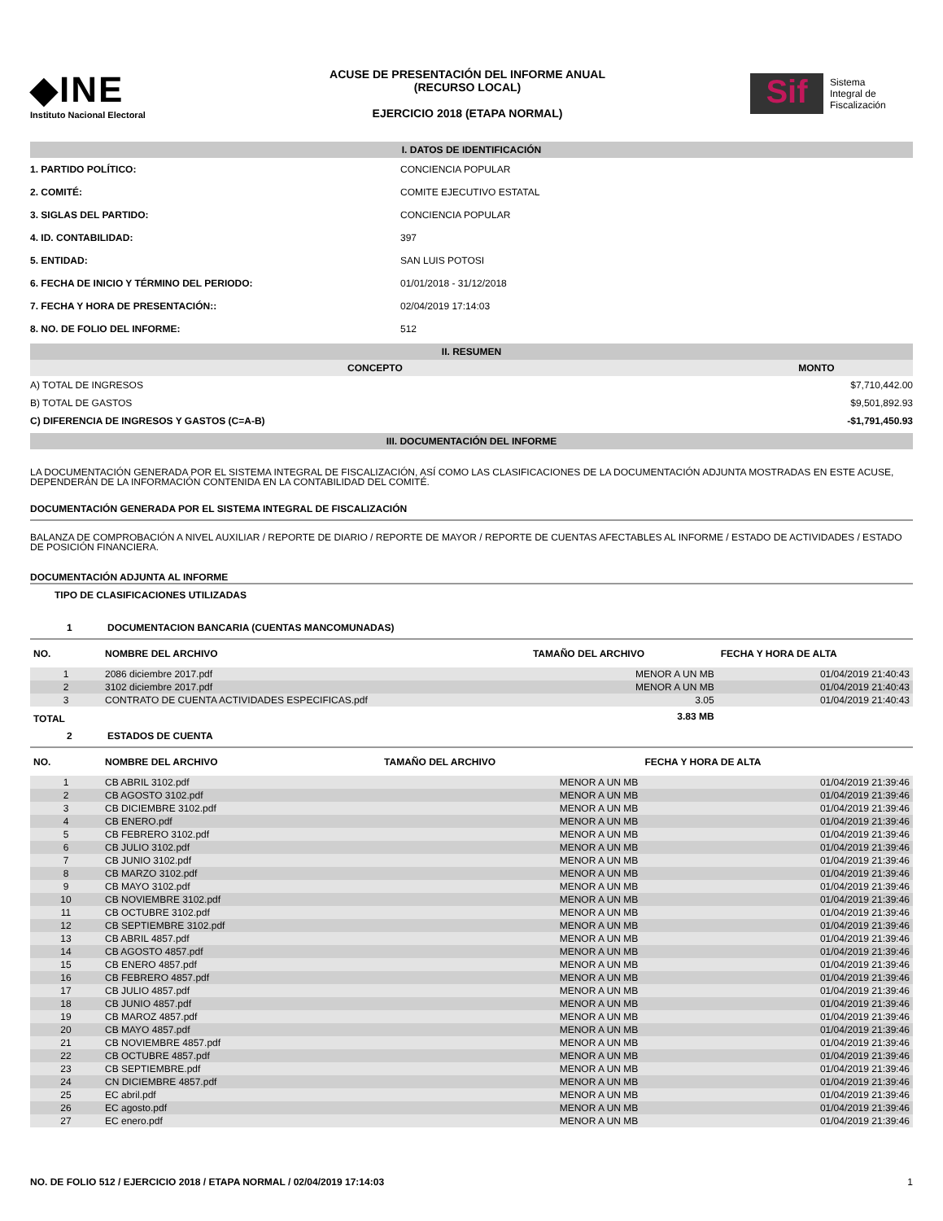◆INE
Instituto Nacional Electoral
ACUSE DE PRESENTACIÓN DEL INFORME ANUAL
(RECURSO LOCAL)
EJERCICIO 2018 (ETAPA NORMAL)
Sif
Sistema
Integral de
Fiscalización
I. DATOS DE IDENTIFICACIÓN
| 1. PARTIDO POLÍTICO: | CONCIENCIA POPULAR |
| 2. COMITÉ: | COMITE EJECUTIVO ESTATAL |
| 3. SIGLAS DEL PARTIDO: | CONCIENCIA POPULAR |
| 4. ID. CONTABILIDAD: | 397 |
| 5. ENTIDAD: | SAN LUIS POTOSI |
| 6. FECHA DE INICIO Y TÉRMINO DEL PERIODO: | 01/01/2018 - 31/12/2018 |
| 7. FECHA Y HORA DE PRESENTACIÓN:: | 02/04/2019 17:14:03 |
| 8. NO. DE FOLIO DEL INFORME: | 512 |
II. RESUMEN
| CONCEPTO | MONTO |
| --- | --- |
| A) TOTAL DE INGRESOS | $7,710,442.00 |
| B) TOTAL DE GASTOS | $9,501,892.93 |
| C) DIFERENCIA DE INGRESOS Y GASTOS (C=A-B) | -$1,791,450.93 |
III. DOCUMENTACIÓN DEL INFORME
LA DOCUMENTACIÓN GENERADA POR EL SISTEMA INTEGRAL DE FISCALIZACIÓN, ASÍ COMO LAS CLASIFICACIONES DE LA DOCUMENTACIÓN ADJUNTA MOSTRADAS EN ESTE ACUSE, DEPENDERÁN DE LA INFORMACIÓN CONTENIDA EN LA CONTABILIDAD DEL COMITÉ.
DOCUMENTACIÓN GENERADA POR EL SISTEMA INTEGRAL DE FISCALIZACIÓN
BALANZA DE COMPROBACIÓN A NIVEL AUXILIAR / REPORTE DE DIARIO / REPORTE DE MAYOR / REPORTE DE CUENTAS AFECTABLES AL INFORME / ESTADO DE ACTIVIDADES / ESTADO DE POSICIÓN FINANCIERA.
DOCUMENTACIÓN ADJUNTA AL INFORME
TIPO DE CLASIFICACIONES UTILIZADAS
1 DOCUMENTACION BANCARIA (CUENTAS MANCOMUNADAS)
| NO. | NOMBRE DEL ARCHIVO | TAMAÑO DEL ARCHIVO | FECHA Y HORA DE ALTA |
| --- | --- | --- | --- |
| 1 | 2086 diciembre 2017.pdf | MENOR A UN MB | 01/04/2019 21:40:43 |
| 2 | 3102 diciembre 2017.pdf | MENOR A UN MB | 01/04/2019 21:40:43 |
| 3 | CONTRATO DE CUENTA ACTIVIDADES ESPECIFICAS.pdf | 3.05 | 01/04/2019 21:40:43 |
| TOTAL | | 3.83 MB | |
2 ESTADOS DE CUENTA
| NO. | NOMBRE DEL ARCHIVO | TAMAÑO DEL ARCHIVO | FECHA Y HORA DE ALTA |
| --- | --- | --- | --- |
| 1 | CB ABRIL 3102.pdf | MENOR A UN MB | 01/04/2019 21:39:46 |
| 2 | CB AGOSTO 3102.pdf | MENOR A UN MB | 01/04/2019 21:39:46 |
| 3 | CB DICIEMBRE 3102.pdf | MENOR A UN MB | 01/04/2019 21:39:46 |
| 4 | CB ENERO.pdf | MENOR A UN MB | 01/04/2019 21:39:46 |
| 5 | CB FEBRERO 3102.pdf | MENOR A UN MB | 01/04/2019 21:39:46 |
| 6 | CB JULIO 3102.pdf | MENOR A UN MB | 01/04/2019 21:39:46 |
| 7 | CB JUNIO 3102.pdf | MENOR A UN MB | 01/04/2019 21:39:46 |
| 8 | CB MARZO 3102.pdf | MENOR A UN MB | 01/04/2019 21:39:46 |
| 9 | CB MAYO 3102.pdf | MENOR A UN MB | 01/04/2019 21:39:46 |
| 10 | CB NOVIEMBRE 3102.pdf | MENOR A UN MB | 01/04/2019 21:39:46 |
| 11 | CB OCTUBRE 3102.pdf | MENOR A UN MB | 01/04/2019 21:39:46 |
| 12 | CB SEPTIEMBRE 3102.pdf | MENOR A UN MB | 01/04/2019 21:39:46 |
| 13 | CB ABRIL 4857.pdf | MENOR A UN MB | 01/04/2019 21:39:46 |
| 14 | CB AGOSTO 4857.pdf | MENOR A UN MB | 01/04/2019 21:39:46 |
| 15 | CB ENERO 4857.pdf | MENOR A UN MB | 01/04/2019 21:39:46 |
| 16 | CB FEBRERO 4857.pdf | MENOR A UN MB | 01/04/2019 21:39:46 |
| 17 | CB JULIO 4857.pdf | MENOR A UN MB | 01/04/2019 21:39:46 |
| 18 | CB JUNIO 4857.pdf | MENOR A UN MB | 01/04/2019 21:39:46 |
| 19 | CB MAROZ 4857.pdf | MENOR A UN MB | 01/04/2019 21:39:46 |
| 20 | CB MAYO 4857.pdf | MENOR A UN MB | 01/04/2019 21:39:46 |
| 21 | CB NOVIEMBRE 4857.pdf | MENOR A UN MB | 01/04/2019 21:39:46 |
| 22 | CB OCTUBRE 4857.pdf | MENOR A UN MB | 01/04/2019 21:39:46 |
| 23 | CB SEPTIEMBRE.pdf | MENOR A UN MB | 01/04/2019 21:39:46 |
| 24 | CN DICIEMBRE 4857.pdf | MENOR A UN MB | 01/04/2019 21:39:46 |
| 25 | EC abril.pdf | MENOR A UN MB | 01/04/2019 21:39:46 |
| 26 | EC agosto.pdf | MENOR A UN MB | 01/04/2019 21:39:46 |
| 27 | EC enero.pdf | MENOR A UN MB | 01/04/2019 21:39:46 |
NO. DE FOLIO 512 / EJERCICIO 2018 / ETAPA NORMAL / 02/04/2019 17:14:03 1